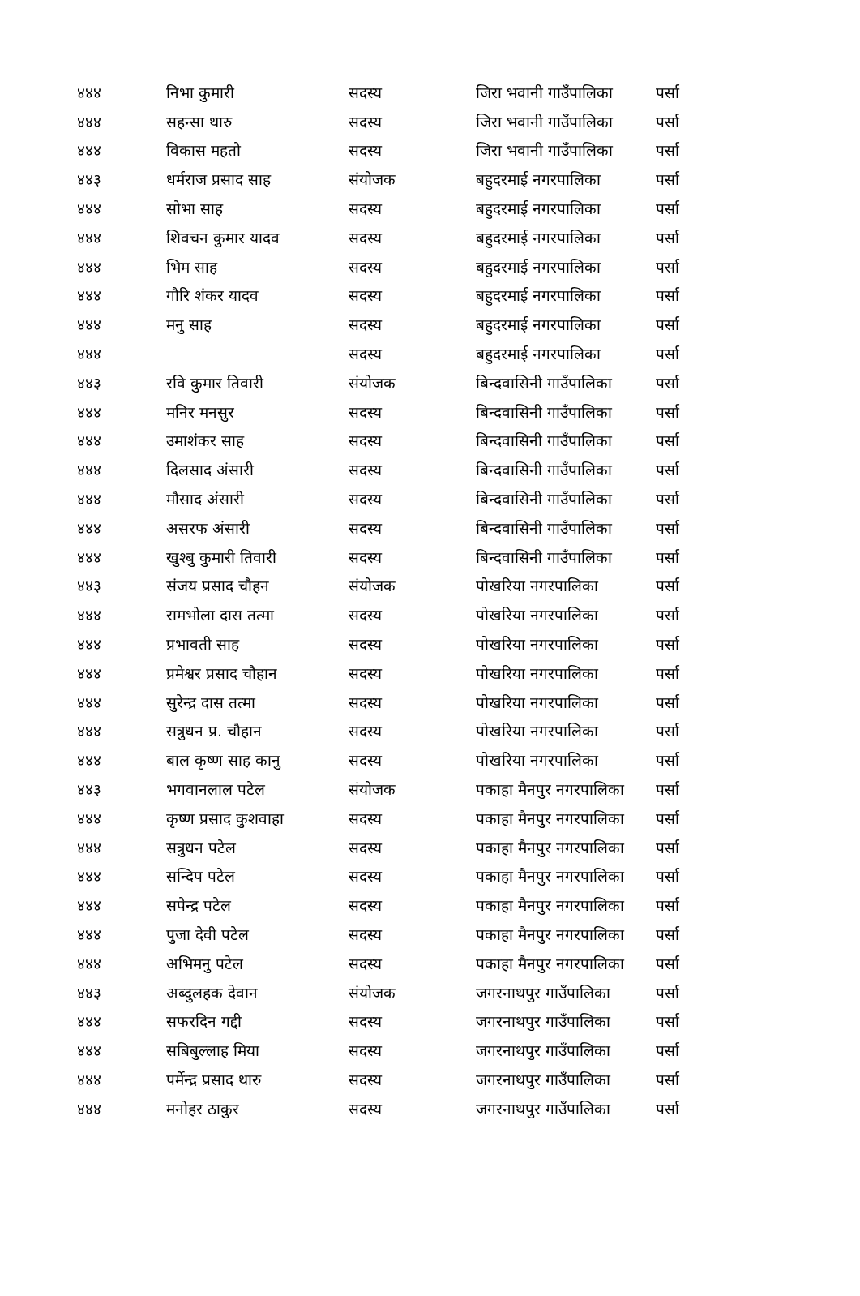| ४४४ | निभा कुमारी | सदस्य | जिरा भवानी गाउँपालिका | पर्सा |
| ४४४ | सहन्सा थारु | सदस्य | जिरा भवानी गाउँपालिका | पर्सा |
| ४४४ | विकास महतो | सदस्य | जिरा भवानी गाउँपालिका | पर्सा |
| ४४३ | धर्मराज प्रसाद साह | संयोजक | बहुदरमाई नगरपालिका | पर्सा |
| ४४४ | सोभा साह | सदस्य | बहुदरमाई नगरपालिका | पर्सा |
| ४४४ | शिवचन कुमार यादव | सदस्य | बहुदरमाई नगरपालिका | पर्सा |
| ४४४ | भिम साह | सदस्य | बहुदरमाई नगरपालिका | पर्सा |
| ४४४ | गौरि शंकर यादव | सदस्य | बहुदरमाई नगरपालिका | पर्सा |
| ४४४ | मनु साह | सदस्य | बहुदरमाई नगरपालिका | पर्सा |
| ४४४ | | सदस्य | बहुदरमाई नगरपालिका | पर्सा |
| ४४३ | रवि कुमार तिवारी | संयोजक | बिन्दवासिनी गाउँपालिका | पर्सा |
| ४४४ | मनिर मनसुर | सदस्य | बिन्दवासिनी गाउँपालिका | पर्सा |
| ४४४ | उमाशंकर साह | सदस्य | बिन्दवासिनी गाउँपालिका | पर्सा |
| ४४४ | दिलसाद अंसारी | सदस्य | बिन्दवासिनी गाउँपालिका | पर्सा |
| ४४४ | मौसाद अंसारी | सदस्य | बिन्दवासिनी गाउँपालिका | पर्सा |
| ४४४ | असरफ अंसारी | सदस्य | बिन्दवासिनी गाउँपालिका | पर्सा |
| ४४४ | खुश्बु कुमारी तिवारी | सदस्य | बिन्दवासिनी गाउँपालिका | पर्सा |
| ४४३ | संजय प्रसाद चौहन | संयोजक | पोखरिया नगरपालिका | पर्सा |
| ४४४ | रामभोला दास तत्मा | सदस्य | पोखरिया नगरपालिका | पर्सा |
| ४४४ | प्रभावती साह | सदस्य | पोखरिया नगरपालिका | पर्सा |
| ४४४ | प्रमेश्वर प्रसाद चौहान | सदस्य | पोखरिया नगरपालिका | पर्सा |
| ४४४ | सुरेन्द्र दास तत्मा | सदस्य | पोखरिया नगरपालिका | पर्सा |
| ४४४ | सत्रुधन प्र. चौहान | सदस्य | पोखरिया नगरपालिका | पर्सा |
| ४४४ | बाल कृष्ण साह कानु | सदस्य | पोखरिया नगरपालिका | पर्सा |
| ४४३ | भगवानलाल पटेल | संयोजक | पकाहा मैनपुर नगरपालिका | पर्सा |
| ४४४ | कृष्ण प्रसाद कुशवाहा | सदस्य | पकाहा मैनपुर नगरपालिका | पर्सा |
| ४४४ | सत्रुधन पटेल | सदस्य | पकाहा मैनपुर नगरपालिका | पर्सा |
| ४४४ | सन्दिप पटेल | सदस्य | पकाहा मैनपुर नगरपालिका | पर्सा |
| ४४४ | सपेन्द्र पटेल | सदस्य | पकाहा मैनपुर नगरपालिका | पर्सा |
| ४४४ | पुजा देवी पटेल | सदस्य | पकाहा मैनपुर नगरपालिका | पर्सा |
| ४४४ | अभिमनु पटेल | सदस्य | पकाहा मैनपुर नगरपालिका | पर्सा |
| ४४३ | अब्दुलहक देवान | संयोजक | जगरनाथपुर गाउँपालिका | पर्सा |
| ४४४ | सफरदिन गद्दी | सदस्य | जगरनाथपुर गाउँपालिका | पर्सा |
| ४४४ | सबिबुल्लाह मिया | सदस्य | जगरनाथपुर गाउँपालिका | पर्सा |
| ४४४ | पर्मेन्द्र प्रसाद थारु | सदस्य | जगरनाथपुर गाउँपालिका | पर्सा |
| ४४४ | मनोहर ठाकुर | सदस्य | जगरनाथपुर गाउँपालिका | पर्सा |